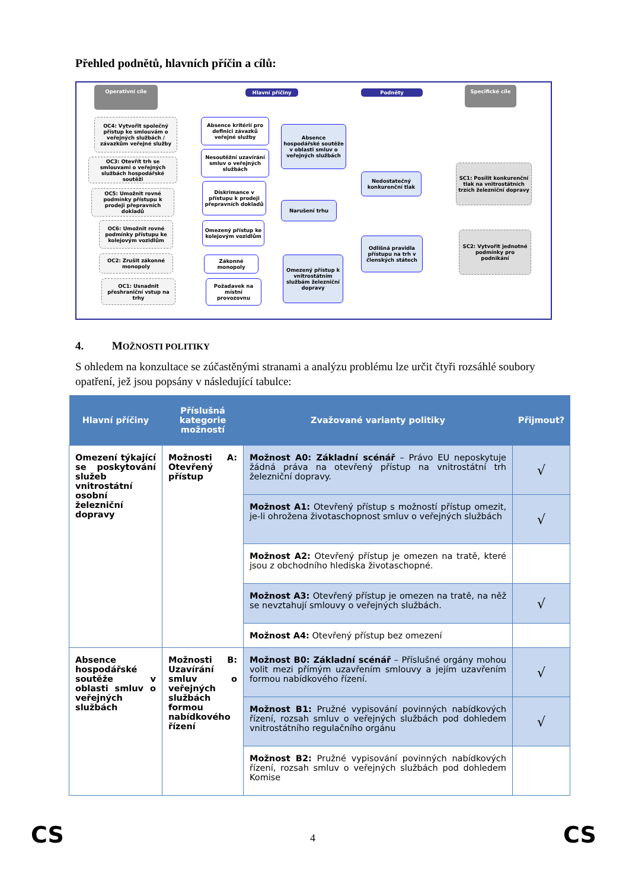Přehled podnětů, hlavních příčin a cílů:
Operativní cíle
Hlavní příčiny Podněty
Specifické cíle
OC4: Vytvořit společný přístup ke smlouvám o veřejných službách / závazkům veřejné služby
OC3: Otevřít trh se smlouvami o veřejných službách hospodářské soutěži
OC5: Umožnit rovné podmínky přístupu k prodeji přepravních dokladů
OC6: Umožnit rovné podmínky přístupu ke kolejovým vozidlům
OC2: Zrušit zákonné monopoly
OC1: Usnadnit přeshraniční vstup na trhy
Absence kritérií pro definici závazků veřejné služby
Nesoutěžní uzavírání smluv o veřejných službách
Diskrimance v přístupu k prodeji přepravních dokladů
Omezený přístup ke kolejovým vozidlům
Zákonné monopoly
Požadavek na místní provozovnu
Absence hospodářské soutěže v oblasti smluv o veřejných službách
Narušení trhu
Omezený přístup k vnitrostátním službám železniční dopravy
Nedostatečný konkurenční tlak
Odlišná pravidla přístupu na trh v členských státech
SC1: Posílit konkurenční tlak na vnitrostátních trzích železniční dopravy
SC2: Vytvořit jednotné podmínky pro podnikání
4. MOŽNOSTI POLITIKY
S ohledem na konzultace se zúčastěnými stranami a analýzu problému lze určit čtyři rozsáhlé soubory opatření, jež jsou popsány v následující tabulce:
| Hlavní příčiny | Příslušná kategorie možností | Zvažované varianty politiky | Přijmout? |
| --- | --- | --- | --- |
| Omezení týkající se poskytování služeb vnitrostátní osobní železniční dopravy | Možnosti A: Otevřený přístup | Možnost A0: Základní scénář – Právo EU neposkytuje žádná práva na otevřený přístup na vnitrostátní trh železniční dopravy. | √ |
| | | Možnost A1: Otevřený přístup s možností přístup omezit, je-li ohrožena životaschopnost smluv o veřejných službách | √ |
| | | Možnost A2: Otevřený přístup je omezen na tratě, které jsou z obchodního hlediska životaschopné. | |
| | | Možnost A3: Otevřený přístup je omezen na tratě, na něž se nevztahují smlouvy o veřejných službách. | √ |
| | | Možnost A4: Otevřený přístup bez omezení | |
| Absence hospodářské soutěže v oblasti smluv o veřejných službách | Možnosti B: Uzavírání smluv o veřejných službách formou nabídkového řízení | Možnost B0: Základní scénář – Příslušné orgány mohou volit mezi přímým uzavřením smlouvy a jejím uzavřením formou nabídkového řízení. | √ |
| | | Možnost B1: Pružné vypisování povinných nabídkových řízení, rozsah smluv o veřejných službách pod dohledem vnitrostátního regulačního orgánu | √ |
| | | Možnost B2: Pružné vypisování povinných nabídkových řízení, rozsah smluv o veřejných službách pod dohledem Komise | |
CS 4 CS